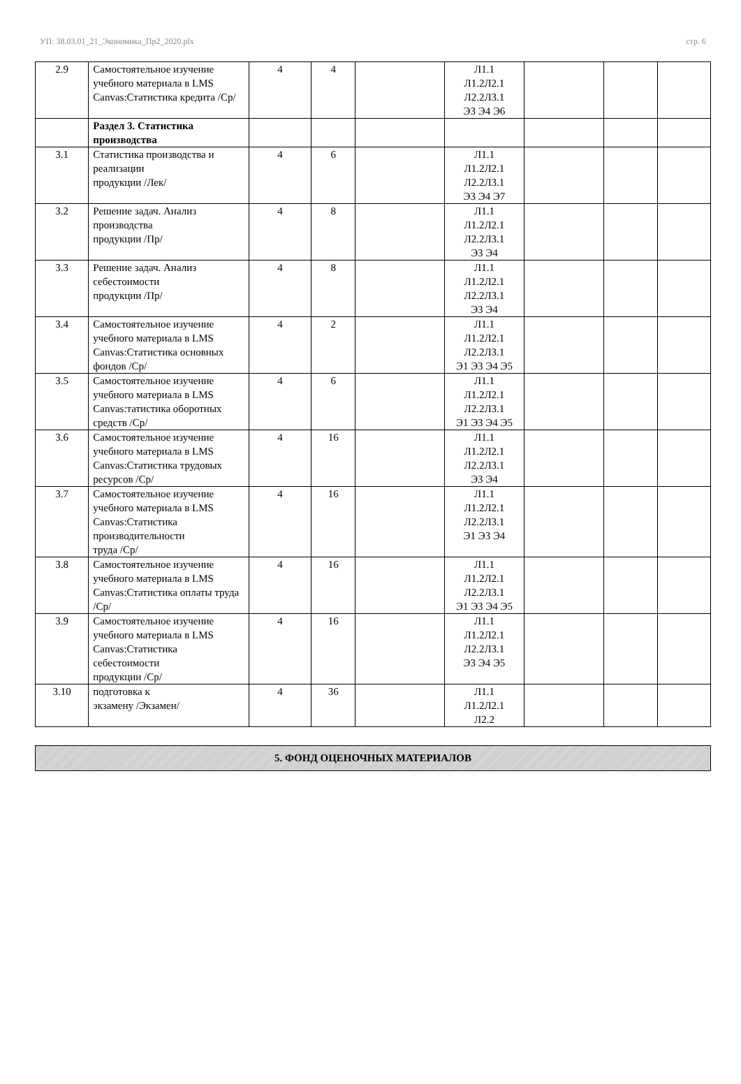УП: 38.03.01_21_Экономика_Пр2_2020.plx стр. 6
| 2.9 | Самостоятельное изучение учебного материала в LMS Canvas:Статистика кредита /Ср/ | 4 | 4 | | Л1.1 Л1.2Л2.1 Л2.2Л3.1 Э3 Э4 Э6 | | | |
| | Раздел 3. Статистика производства | | | | | | | |
| 3.1 | Статистика производства и реализации продукции /Лек/ | 4 | 6 | | Л1.1 Л1.2Л2.1 Л2.2Л3.1 Э3 Э4 Э7 | | | |
| 3.2 | Решение задач. Анализ производства продукции /Пр/ | 4 | 8 | | Л1.1 Л1.2Л2.1 Л2.2Л3.1 Э3 Э4 | | | |
| 3.3 | Решение задач. Анализ себестоимости продукции /Пр/ | 4 | 8 | | Л1.1 Л1.2Л2.1 Л2.2Л3.1 Э3 Э4 | | | |
| 3.4 | Самостоятельное изучение учебного материала в LMS Canvas:Статистика основных фондов /Ср/ | 4 | 2 | | Л1.1 Л1.2Л2.1 Л2.2Л3.1 Э1 Э3 Э4 Э5 | | | |
| 3.5 | Самостоятельное изучение учебного материала в LMS Canvas:татистика оборотных средств /Ср/ | 4 | 6 | | Л1.1 Л1.2Л2.1 Л2.2Л3.1 Э1 Э3 Э4 Э5 | | | |
| 3.6 | Самостоятельное изучение учебного материала в LMS Canvas:Статистика трудовых ресурсов /Ср/ | 4 | 16 | | Л1.1 Л1.2Л2.1 Л2.2Л3.1 Э3 Э4 | | | |
| 3.7 | Самостоятельное изучение учебного материала в LMS Canvas:Статистика производительности труда /Ср/ | 4 | 16 | | Л1.1 Л1.2Л2.1 Л2.2Л3.1 Э1 Э3 Э4 | | | |
| 3.8 | Самостоятельное изучение учебного материала в LMS Canvas:Статистика оплаты труда /Ср/ | 4 | 16 | | Л1.1 Л1.2Л2.1 Л2.2Л3.1 Э1 Э3 Э4 Э5 | | | |
| 3.9 | Самостоятельное изучение учебного материала в LMS Canvas:Статистика себестоимости продукции /Ср/ | 4 | 16 | | Л1.1 Л1.2Л2.1 Л2.2Л3.1 Э3 Э4 Э5 | | | |
| 3.10 | подготовка к экзамену /Экзамен/ | 4 | 36 | | Л1.1 Л1.2Л2.1 Л2.2 | | | |
5. ФОНД ОЦЕНОЧНЫХ МАТЕРИАЛОВ